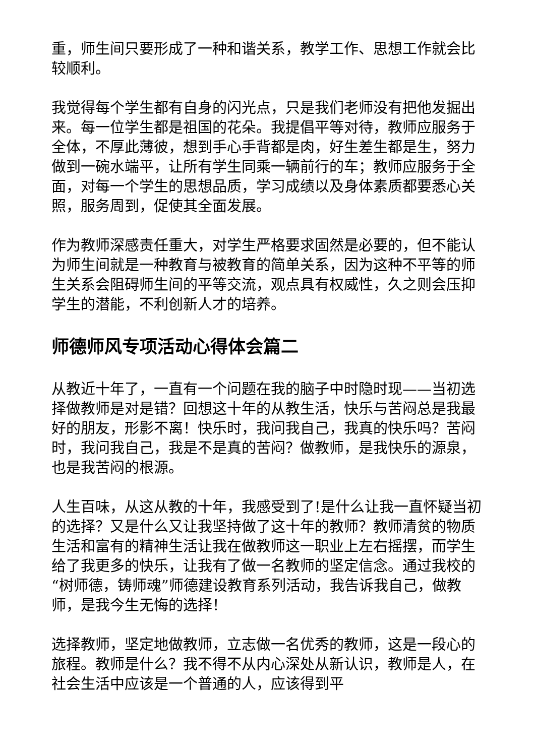重，师生间只要形成了一种和谐关系，教学工作、思想工作就会比较顺利。
我觉得每个学生都有自身的闪光点，只是我们老师没有把他发掘出来。每一位学生都是祖国的花朵。我提倡平等对待，教师应服务于全体，不厚此薄彼，想到手心手背都是肉，好生差生都是生，努力做到一碗水端平，让所有学生同乘一辆前行的车；教师应服务于全面，对每一个学生的思想品质，学习成绩以及身体素质都要悉心关照，服务周到，促使其全面发展。
作为教师深感责任重大，对学生严格要求固然是必要的，但不能认为师生间就是一种教育与被教育的简单关系，因为这种不平等的师生关系会阻碍师生间的平等交流，观点具有权威性，久之则会压抑学生的潜能，不利创新人才的培养。
师德师风专项活动心得体会篇二
从教近十年了，一直有一个问题在我的脑子中时隐时现——当初选择做教师是对是错？回想这十年的从教生活，快乐与苦闷总是我最好的朋友，形影不离！快乐时，我问我自己，我真的快乐吗？苦闷时，我问我自己，我是不是真的苦闷？做教师，是我快乐的源泉，也是我苦闷的根源。
人生百味，从这从教的十年，我感受到了!是什么让我一直怀疑当初的选择？又是什么又让我坚持做了这十年的教师？教师清贫的物质生活和富有的精神生活让我在做教师这一职业上左右摇摆，而学生给了我更多的快乐，让我有了做一名教师的坚定信念。通过我校的“树师德，铸师魂”师德建设教育系列活动，我告诉我自己，做教师，是我今生无悔的选择！
选择教师，坚定地做教师，立志做一名优秀的教师，这是一段心的旅程。教师是什么？我不得不从内心深处从新认识，教师是人，在社会生活中应该是一个普通的人，应该得到平